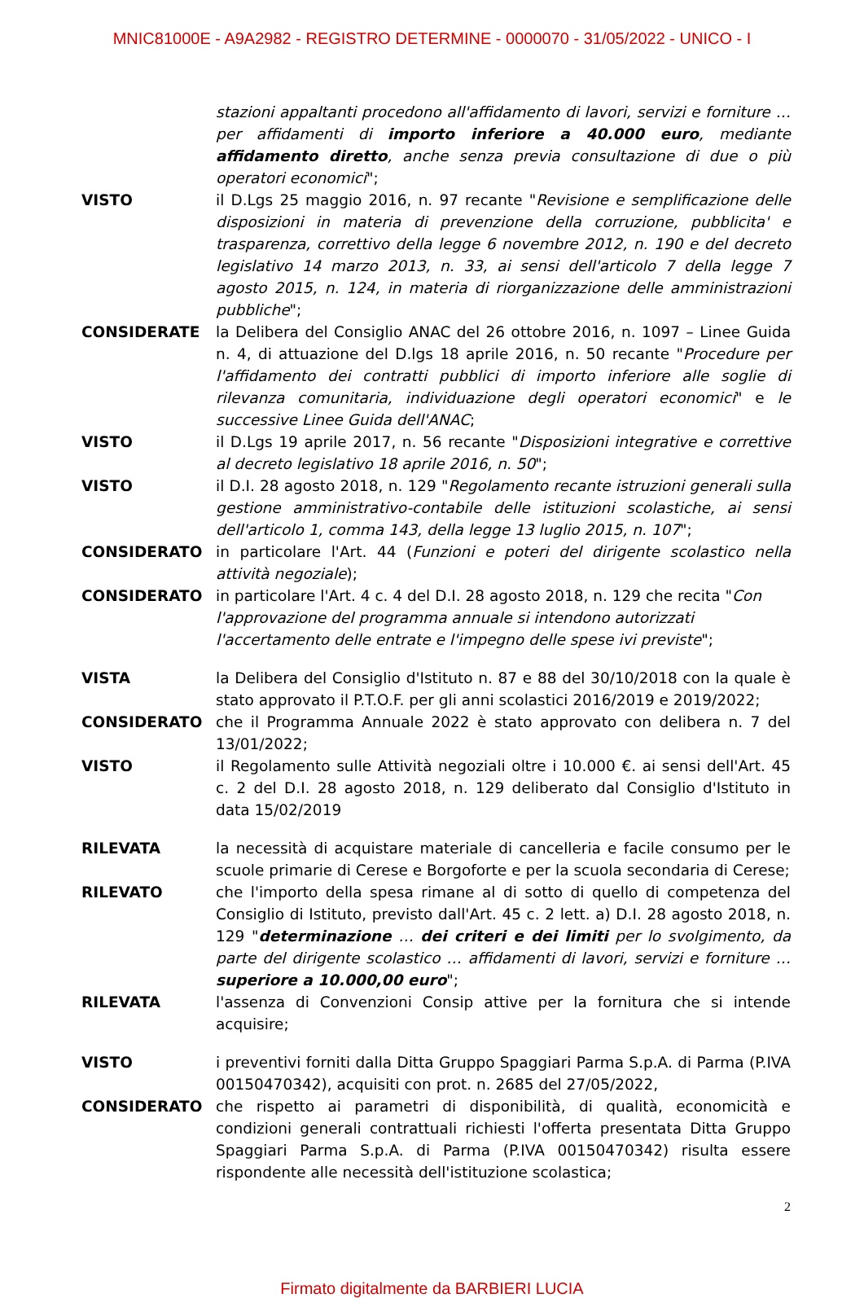MNIC81000E - A9A2982 - REGISTRO DETERMINE - 0000070 - 31/05/2022 - UNICO - I
stazioni appaltanti procedono all'affidamento di lavori, servizi e forniture … per affidamenti di importo inferiore a 40.000 euro, mediante affidamento diretto, anche senza previa consultazione di due o più operatori economici";
VISTO il D.Lgs 25 maggio 2016, n. 97 recante "Revisione e semplificazione delle disposizioni in materia di prevenzione della corruzione, pubblicita' e trasparenza, correttivo della legge 6 novembre 2012, n. 190 e del decreto legislativo 14 marzo 2013, n. 33, ai sensi dell'articolo 7 della legge 7 agosto 2015, n. 124, in materia di riorganizzazione delle amministrazioni pubbliche";
CONSIDERATE la Delibera del Consiglio ANAC del 26 ottobre 2016, n. 1097 – Linee Guida n. 4, di attuazione del D.lgs 18 aprile 2016, n. 50 recante "Procedure per l'affidamento dei contratti pubblici di importo inferiore alle soglie di rilevanza comunitaria, individuazione degli operatori economici" e le successive Linee Guida dell'ANAC;
VISTO il D.Lgs 19 aprile 2017, n. 56 recante "Disposizioni integrative e correttive al decreto legislativo 18 aprile 2016, n. 50";
VISTO il D.I. 28 agosto 2018, n. 129 "Regolamento recante istruzioni generali sulla gestione amministrativo-contabile delle istituzioni scolastiche, ai sensi dell'articolo 1, comma 143, della legge 13 luglio 2015, n. 107";
CONSIDERATO in particolare l'Art. 44 (Funzioni e poteri del dirigente scolastico nella attività negoziale);
CONSIDERATO in particolare l'Art. 4 c. 4 del D.I. 28 agosto 2018, n. 129 che recita "Con l'approvazione del programma annuale si intendono autorizzati l'accertamento delle entrate e l'impegno delle spese ivi previste";
VISTA la Delibera del Consiglio d'Istituto n. 87 e 88 del 30/10/2018 con la quale è stato approvato il P.T.O.F. per gli anni scolastici 2016/2019 e 2019/2022;
CONSIDERATO che il Programma Annuale 2022 è stato approvato con delibera n. 7 del 13/01/2022;
VISTO il Regolamento sulle Attività negoziali oltre i 10.000 €. ai sensi dell'Art. 45 c. 2 del D.I. 28 agosto 2018, n. 129 deliberato dal Consiglio d'Istituto in data 15/02/2019
RILEVATA la necessità di acquistare materiale di cancelleria e facile consumo per le scuole primarie di Cerese e Borgoforte e per la scuola secondaria di Cerese;
RILEVATO che l'importo della spesa rimane al di sotto di quello di competenza del Consiglio di Istituto, previsto dall'Art. 45 c. 2 lett. a) D.I. 28 agosto 2018, n. 129 "determinazione … dei criteri e dei limiti per lo svolgimento, da parte del dirigente scolastico … affidamenti di lavori, servizi e forniture … superiore a 10.000,00 euro";
RILEVATA l'assenza di Convenzioni Consip attive per la fornitura che si intende acquisire;
VISTO i preventivi forniti dalla Ditta Gruppo Spaggiari Parma S.p.A. di Parma (P.IVA 00150470342), acquisiti con prot. n. 2685 del 27/05/2022,
CONSIDERATO che rispetto ai parametri di disponibilità, di qualità, economicità e condizioni generali contrattuali richiesti l'offerta presentata Ditta Gruppo Spaggiari Parma S.p.A. di Parma (P.IVA 00150470342) risulta essere rispondente alle necessità dell'istituzione scolastica;
2
Firmato digitalmente da BARBIERI LUCIA